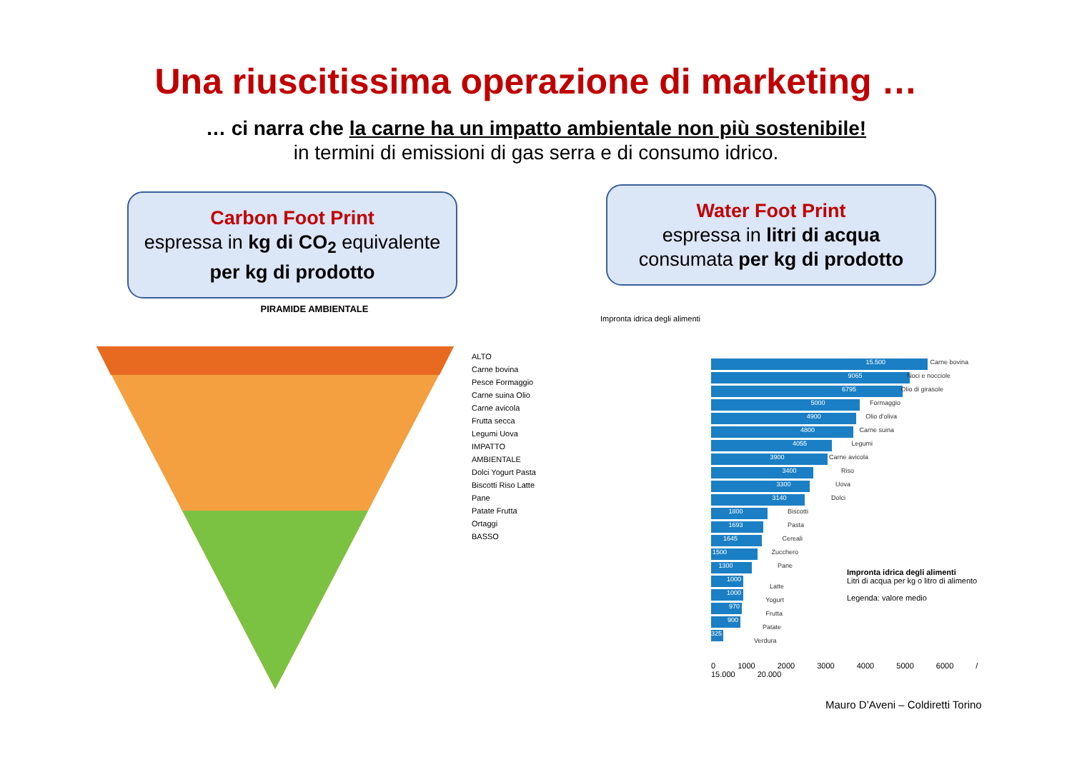Una riuscitissima operazione di marketing …
… ci narra che la carne ha un impatto ambientale non più sostenibile!
in termini di emissioni di gas serra e di consumo idrico.
Carbon Foot Print
espressa in kg di CO<sub>2</sub> equivalente
per kg di prodotto
Water Foot Print
espressa in litri di acqua
consumata per kg di prodotto
PIRAMIDE AMBIENTALE
ALTO
Carne bovina
Pesce Formaggio
Carne suina Olio Carne avicola
Frutta secca Legumi Uova
IMPATTO AMBIENTALE
Dolci Yogurt Pasta Biscotti Riso Latte Pane
Patate Frutta Ortaggi
BASSO
Impronta idrica degli alimenti
15.500 Carne bovina
9065 Noci e nocciole
6795 Olio di girasole
5000 Formaggio
4900 Olio d'oliva
4800 Carne suina
4055 Legumi
3900 Carne avicola
3400 Riso
3300 Uova
3140 Dolci
1800 Biscotti
1693 Pasta
1645 Cereali
1500 Zucchero
1300 Pane
1000 Latte
1000 Yogurt
970 Frutta
900 Patate
325 Verdura
0 1000 2000 3000 4000 5000 6000 / 15.000 20.000
Impronta idrica degli alimenti
Litri di acqua per kg o litro di alimento
Legenda: valore medio
Mauro D’Aveni – Coldiretti Torino